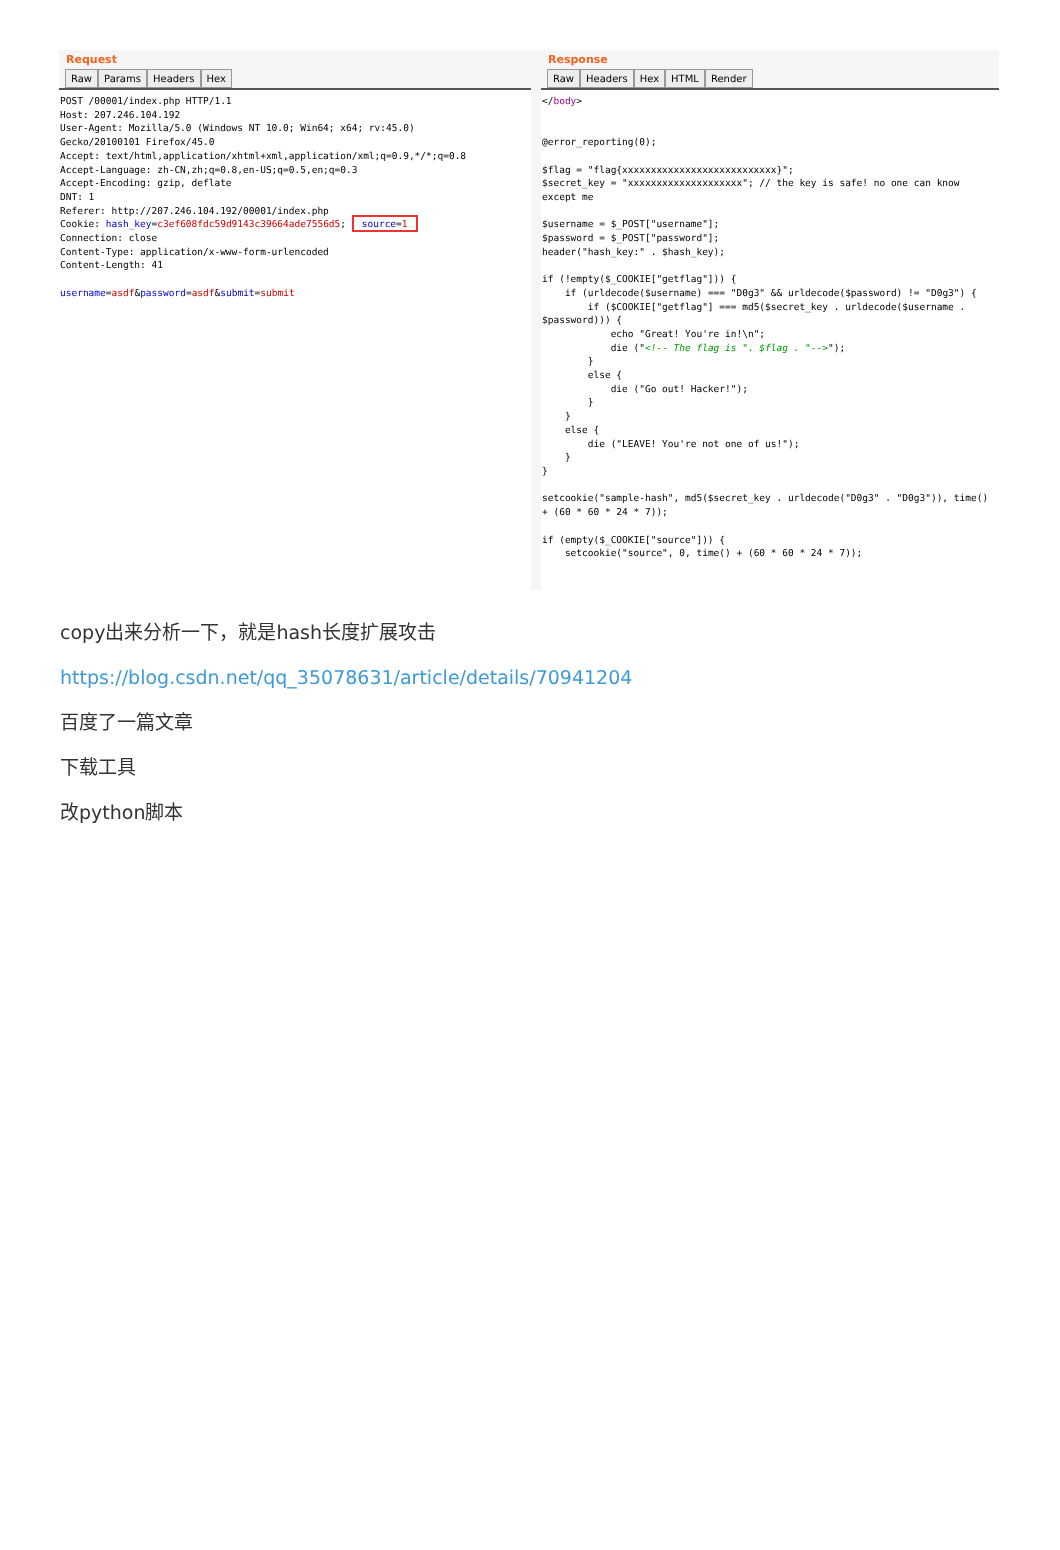Request
Raw Params Headers Hex
POST /00001/index.php HTTP/1.1
Host: 207.246.104.192
User-Agent: Mozilla/5.0 (Windows NT 10.0; Win64; x64; rv:45.0)
Gecko/20100101 Firefox/45.0
Accept: text/html,application/xhtml+xml,application/xml;q=0.9,*/*;q=0.8
Accept-Language: zh-CN,zh;q=0.8,en-US;q=0.5,en;q=0.3
Accept-Encoding: gzip, deflate
DNT: 1
Referer: http://207.246.104.192/00001/index.php
Cookie: hash_key=c3ef608fdc59d9143c39664ade7556d5; source=1
Connection: close
Content-Type: application/x-www-form-urlencoded
Content-Length: 41

username=asdf&password=asdf&submit=submit
Response
Raw Headers Hex HTML Render
</body>


@error_reporting(0);

$flag = "flag{xxxxxxxxxxxxxxxxxxxxxxxxxxx}";
$secret_key = "xxxxxxxxxxxxxxxxxxxx"; // the key is safe! no one can know except me

$username = $_POST["username"];
$password = $_POST["password"];
header("hash_key:" . $hash_key);

if (!empty($_COOKIE["getflag"])) {
    if (urldecode($username) === "D0g3" && urldecode($password) != "D0g3") {
        if ($COOKIE["getflag"] === md5($secret_key . urldecode($username . $password))) {
            echo "Great! You're in!\n";
            die ("<!-- The flag is ". $flag . "-->");
        }
        else {
            die ("Go out! Hacker!");
        }
    }
    else {
        die ("LEAVE! You're not one of us!");
    }
}

setcookie("sample-hash", md5($secret_key . urldecode("D0g3" . "D0g3")), time() + (60 * 60 * 24 * 7));

if (empty($_COOKIE["source"])) {
    setcookie("source", 0, time() + (60 * 60 * 24 * 7));
copy出来分析一下，就是hash长度扩展攻击
https://blog.csdn.net/qq_35078631/article/details/70941204
百度了一篇文章
下载工具
改python脚本